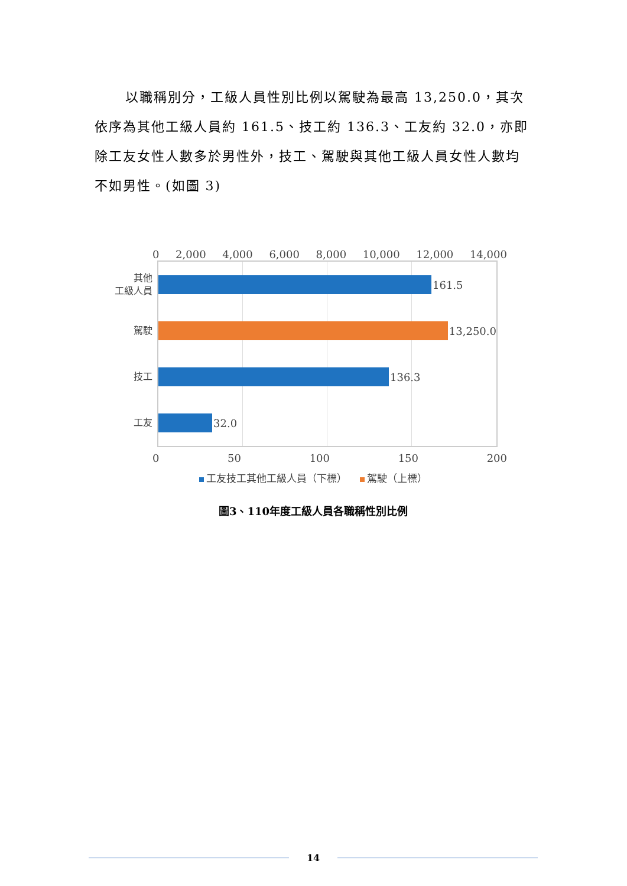以職稱別分，工級人員性別比例以駕駛為最高 13,250.0，其次依序為其他工級人員約 161.5、技工約 136.3、工友約 32.0，亦即除工友女性人數多於男性外，技工、駕駛與其他工級人員女性人數均不如男性。(如圖 3)
0 2,000 4,000 6,000 8,000 10,000 12,000 14,000
其他
工級人員
161.5
駕駛
13,250.0
技工
136.3
工友
32.0
0 50 100 150 200
工友技工其他工級人員（下標） 駕駛（上標）
圖3、110年度工級人員各職稱性別比例
14